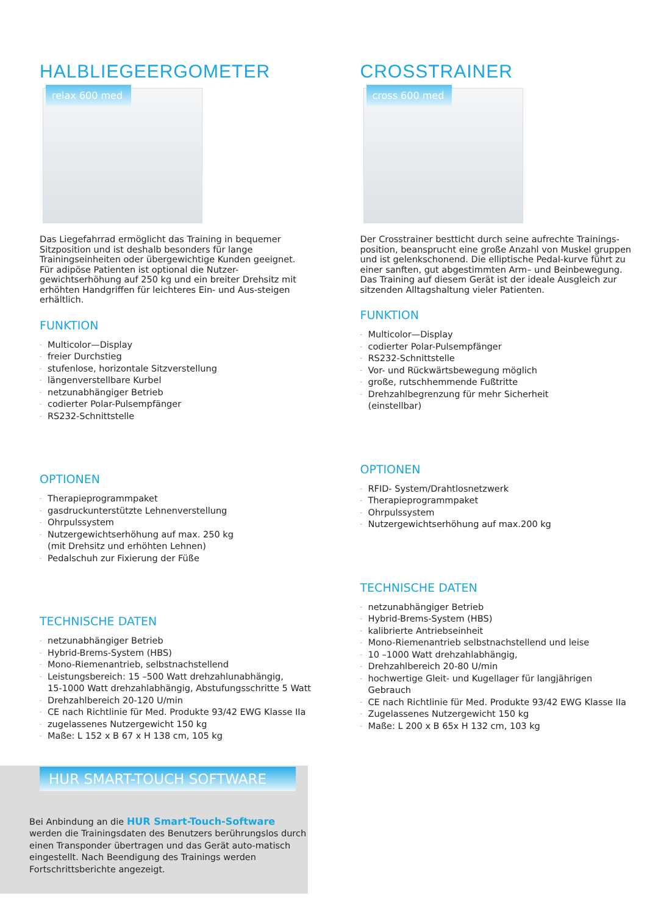HALBLIEGEERGOMETER
relax 600 med
Das Liegefahrrad ermöglicht das Training in bequemer Sitzposition und ist deshalb besonders für lange Trainingseinheiten oder übergewichtige Kunden geeignet. Für adipöse Patienten ist optional die Nutzer-gewichtserhöhung auf 250 kg und ein breiter Drehsitz mit erhöhten Handgriffen für leichteres Ein- und Aus-steigen erhältlich.
FUNKTION
- Multicolor—Display
- freier Durchstieg
- stufenlose, horizontale Sitzverstellung
- längenverstellbare Kurbel
- netzunabhängiger Betrieb
- codierter Polar-Pulsempfänger
- RS232-Schnittstelle
OPTIONEN
- Therapieprogrammpaket
- gasdruckunterstützte Lehnenverstellung
- Ohrpulssystem
- Nutzergewichtserhöhung auf max. 250 kg
(mit Drehsitz und erhöhten Lehnen)
- Pedalschuh zur Fixierung der Füße
TECHNISCHE DATEN
- netzunabhängiger Betrieb
- Hybrid-Brems-System (HBS)
- Mono-Riemenantrieb, selbstnachstellend
- Leistungsbereich: 15 –500 Watt drehzahlunabhängig,
15-1000 Watt drehzahlabhängig, Abstufungsschritte 5 Watt
- Drehzahlbereich 20-120 U/min
- CE nach Richtlinie für Med. Produkte 93/42 EWG Klasse IIa
- zugelassenes Nutzergewicht 150 kg
- Maße: L 152 x B 67 x H 138 cm, 105 kg
CROSSTRAINER
cross 600 med
Der Crosstrainer bestticht durch seine aufrechte Trainings-position, beansprucht eine große Anzahl von Muskel gruppen und ist gelenkschonend. Die elliptische Pedal-kurve führt zu einer sanften, gut abgestimmten Arm– und Beinbewegung. Das Training auf diesem Gerät ist der ideale Ausgleich zur sitzenden Alltagshaltung vieler Patienten.
FUNKTION
- Multicolor—Display
- codierter Polar-Pulsempfänger
- RS232-Schnittstelle
- Vor- und Rückwärtsbewegung möglich
- große, rutschhemmende Fußtritte
- Drehzahlbegrenzung für mehr Sicherheit
(einstellbar)
OPTIONEN
- RFID- System/Drahtlosnetzwerk
- Therapieprogrammpaket
- Ohrpulssystem
- Nutzergewichtserhöhung auf max.200 kg
TECHNISCHE DATEN
- netzunabhängiger Betrieb
- Hybrid-Brems-System (HBS)
- kalibrierte Antriebseinheit
- Mono-Riemenantrieb selbstnachstellend und leise
- 10 –1000 Watt drehzahlabhängig,
- Drehzahlbereich 20-80 U/min
- hochwertige Gleit- und Kugellager für langjährigen Gebrauch
- CE nach Richtlinie für Med. Produkte 93/42 EWG Klasse IIa
- Zugelassenes Nutzergewicht 150 kg
- Maße: L 200 x B 65x H 132 cm, 103 kg
HUR SMART-TOUCH SOFTWARE
Bei Anbindung an die HUR Smart-Touch-Software werden die Trainingsdaten des Benutzers berührungslos durch einen Transponder übertragen und das Gerät auto-matisch eingestellt. Nach Beendigung des Trainings werden Fortschrittsberichte angezeigt.